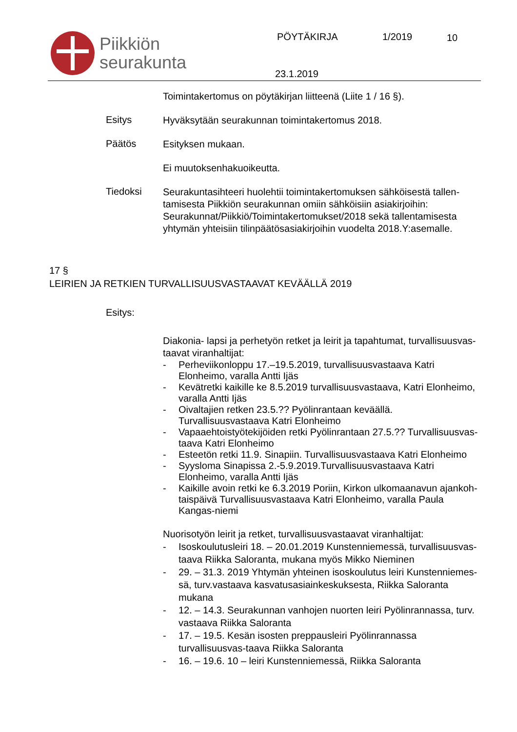Piikkiön
seurakunta
PÖYTÄKIRJA 1/2019 10
23.1.2019
Toimintakertomus on pöytäkirjan liitteenä (Liite 1 / 16 §).
Esitys
Hyväksytään seurakunnan toimintakertomus 2018.
Päätös
Esityksen mukaan.
Ei muutoksenhakuoikeutta.
Tiedoksi
Seurakuntasihteeri huolehtii toimintakertomuksen sähköisestä tallen-tamisesta Piikkiön seurakunnan omiin sähköisiin asiakirjoihin: Seurakunnat/Piikkiö/Toimintakertomukset/2018 sekä tallentamisesta yhtymän yhteisiin tilinpäätösasiakirjoihin vuodelta 2018.Y:asemalle.
17 §
LEIRIEN JA RETKIEN TURVALLISUUSVASTAAVAT KEVÄÄLLÄ 2019
Esitys:
Diakonia- lapsi ja perhetyön retket ja leirit ja tapahtumat, turvallisuusvas-taavat viranhaltijat:
- Perheviikonloppu 17.–19.5.2019, turvallisuusvastaava Katri Elonheimo, varalla Antti Ijäs
- Kevätretki kaikille ke 8.5.2019 turvallisuusvastaava, Katri Elonheimo, varalla Antti Ijäs
- Oivaltajien retken 23.5.?? Pyölinrantaan keväällä. Turvallisuusvastaava Katri Elonheimo
- Vapaaehtoistyötekijöiden retki Pyölinrantaan 27.5.?? Turvallisuusvas-taava Katri Elonheimo
- Esteetön retki 11.9. Sinapiin. Turvallisuusvastaava Katri Elonheimo
- Syysloma Sinapissa 2.-5.9.2019.Turvallisuusvastaava Katri Elonheimo, varalla Antti Ijäs
- Kaikille avoin retki ke 6.3.2019 Poriin, Kirkon ulkomaanavun ajankoh-taispäivä Turvallisuusvastaava Katri Elonheimo, varalla Paula Kangas-niemi
Nuorisotyön leirit ja retket, turvallisuusvastaavat viranhaltijat:
- Isoskoulutusleiri 18. – 20.01.2019 Kunstenniemessä, turvallisuusvas-taava Riikka Saloranta, mukana myös Mikko Nieminen
- 29. – 31.3. 2019 Yhtymän yhteinen isoskoulutus leiri Kunstenniemes-sä, turv.vastaava kasvatusasiainkeskuksesta, Riikka Saloranta mukana
- 12. – 14.3. Seurakunnan vanhojen nuorten leiri Pyölinrannassa, turv. vastaava Riikka Saloranta
- 17. – 19.5. Kesän isosten preppausleiri Pyölinrannassa turvallisuusvas-taava Riikka Saloranta
- 16. – 19.6. 10 – leiri Kunstenniemessä, Riikka Saloranta